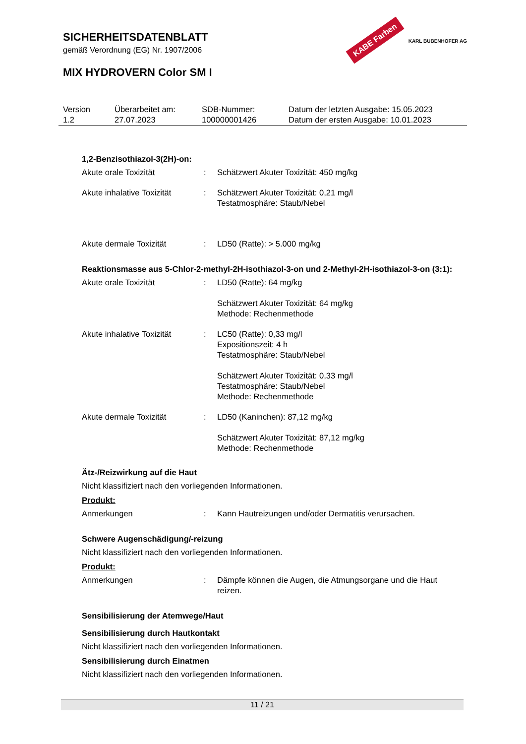SICHERHEITSDATENBLATT
gemäß Verordnung (EG) Nr. 1907/2006
MIX HYDROVERN Color SM I
KABE Farben KARL BUBENHOFER AG
| Version 1.2 | Überarbeitet am: 27.07.2023 | SDB-Nummer: 100000001426 | Datum der letzten Ausgabe: 15.05.2023 Datum der ersten Ausgabe: 10.01.2023 |
1,2-Benzisothiazol-3(2H)-on:
| Akute orale Toxizität | : | Schätzwert Akuter Toxizität: 450 mg/kg |
| Akute inhalative Toxizität | : | Schätzwert Akuter Toxizität: 0,21 mg/l Testatmosphäre: Staub/Nebel |
| Akute dermale Toxizität | : | LD50 (Ratte): > 5.000 mg/kg |
Reaktionsmasse aus 5-Chlor-2-methyl-2H-isothiazol-3-on und 2-Methyl-2H-isothiazol-3-on (3:1):
| Akute orale Toxizität | : | LD50 (Ratte): 64 mg/kg Schätzwert Akuter Toxizität: 64 mg/kg Methode: Rechenmethode |
| Akute inhalative Toxizität | : | LC50 (Ratte): 0,33 mg/l Expositionszeit: 4 h Testatmosphäre: Staub/Nebel Schätzwert Akuter Toxizität: 0,33 mg/l Testatmosphäre: Staub/Nebel Methode: Rechenmethode |
| Akute dermale Toxizität | : | LD50 (Kaninchen): 87,12 mg/kg Schätzwert Akuter Toxizität: 87,12 mg/kg Methode: Rechenmethode |
Ätz-/Reizwirkung auf die Haut
Nicht klassifiziert nach den vorliegenden Informationen.
Produkt:
| Anmerkungen | : | Kann Hautreizungen und/oder Dermatitis verursachen. |
Schwere Augenschädigung/-reizung
Nicht klassifiziert nach den vorliegenden Informationen.
Produkt:
| Anmerkungen | : | Dämpfe können die Augen, die Atmungsorgane und die Haut reizen. |
Sensibilisierung der Atemwege/Haut
Sensibilisierung durch Hautkontakt
Nicht klassifiziert nach den vorliegenden Informationen.
Sensibilisierung durch Einatmen
Nicht klassifiziert nach den vorliegenden Informationen.
11 / 21